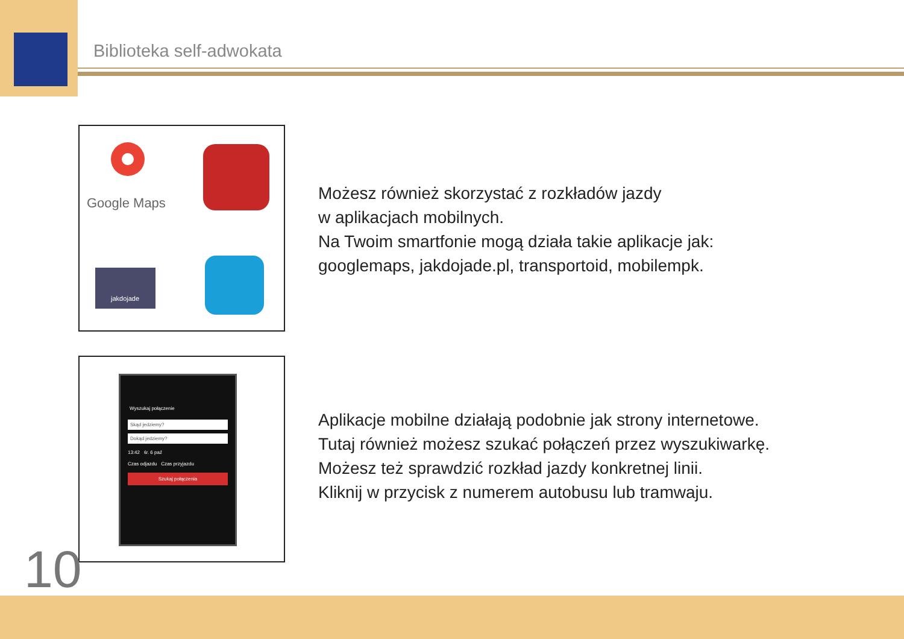Biblioteka self-adwokata
Google Maps
jakdojade
Wyszukaj połączenie
Skąd jedziemy?
Dokąd jedziemy?
13:42 śr. 6 paź
Czas odjazdu Czas przyjazdu
Szukaj połączenia
Możesz również skorzystać z rozkładów jazdy
w aplikacjach mobilnych.
Na Twoim smartfonie mogą działa takie aplikacje jak:
googlemaps, jakdojade.pl, transportoid, mobilempk.
Aplikacje mobilne działają podobnie jak strony internetowe.
Tutaj również możesz szukać połączeń przez wyszukiwarkę.
Możesz też sprawdzić rozkład jazdy konkretnej linii.
Kliknij w przycisk z numerem autobusu lub tramwaju.
10